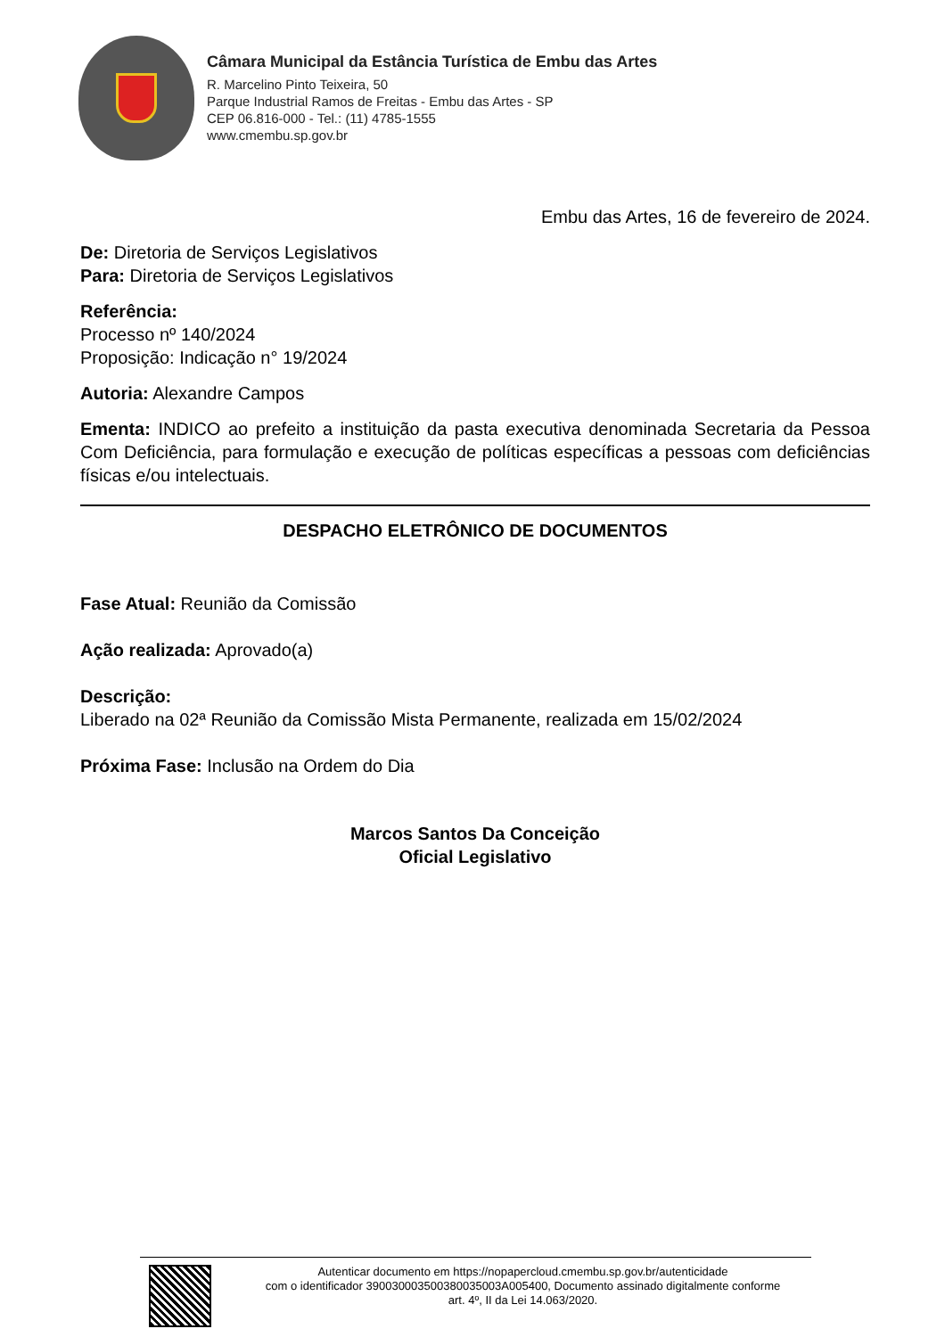Câmara Municipal da Estância Turística de Embu das Artes
R. Marcelino Pinto Teixeira, 50
Parque Industrial Ramos de Freitas - Embu das Artes - SP
CEP 06.816-000 - Tel.: (11) 4785-1555
www.cmembu.sp.gov.br
Embu das Artes, 16 de fevereiro de 2024.
De: Diretoria de Serviços Legislativos
Para: Diretoria de Serviços Legislativos
Referência:
Processo nº 140/2024
Proposição: Indicação n° 19/2024
Autoria: Alexandre Campos
Ementa: INDICO ao prefeito a instituição da pasta executiva denominada Secretaria da Pessoa Com Deficiência, para formulação e execução de políticas específicas a pessoas com deficiências físicas e/ou intelectuais.
DESPACHO ELETRÔNICO DE DOCUMENTOS
Fase Atual: Reunião da Comissão
Ação realizada: Aprovado(a)
Descrição:
Liberado na 02ª Reunião da Comissão Mista Permanente, realizada em 15/02/2024
Próxima Fase: Inclusão na Ordem do Dia
Marcos Santos Da Conceição
Oficial Legislativo
Autenticar documento em https://nopapercloud.cmembu.sp.gov.br/autenticidade
com o identificador 390030003500380035003A005400, Documento assinado digitalmente conforme
art. 4º, II da Lei 14.063/2020.